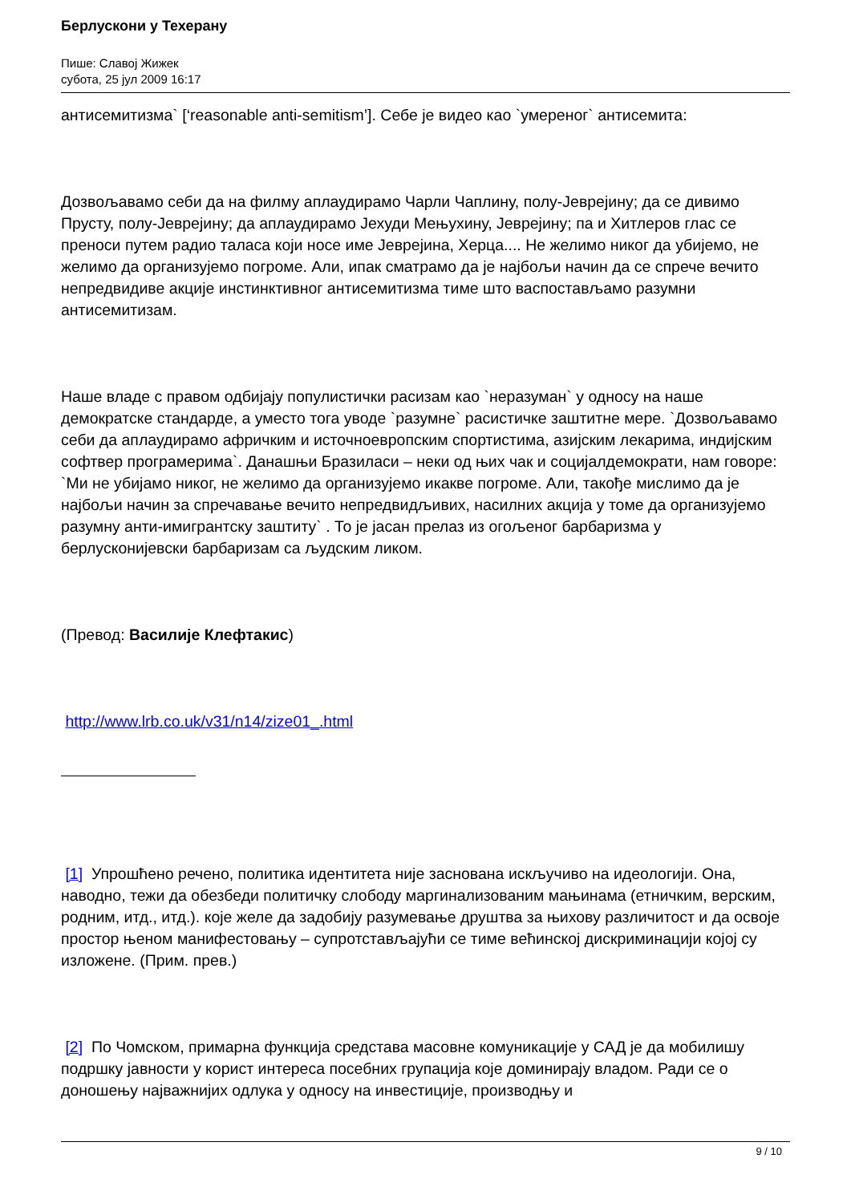Берлускони у Техерану
Пише: Славој Жижек
субота, 25 јул 2009 16:17
антисемитизма` [‘reasonable anti-semitism’]. Себе је видео као `умереног` антисемита:
Дозвољавамо себи да на филму аплаудирамо Чарли Чаплину, полу-Јеврејину; да се дивимо Прусту, полу-Јеврејину; да аплаудирамо Јехуди Мењухину, Јеврејину; па и Хитлеров глас се преноси путем радио таласа који носе име Јеврејина, Херца.... Не желимо никог да убијемо, не желимо да организујемо погроме. Али, ипак сматрамо да је најбољи начин да се спрече вечито непредвидиве акције инстинктивног антисемитизма тиме што васпостављамо разумни антисемитизам.
Наше владе с правом одбијају популистички расизам као `неразуман` у односу на наше демократске стандарде, а уместо тога уводе `разумне` расистичке заштитне мере. `Дозвољавамо себи да аплаудирамо афричким и источноевропским спортистима, азијским лекарима, индијским софтвер програмерима`. Данашњи Бразиласи – неки од њих чак и социјалдемократи, нам говоре: `Ми не убијамо никог, не желимо да организујемо икакве погроме. Али, такође мислимо да је најбољи начин за спречавање вечито непредвидљивих, насилних акција у томе да организујемо разумну анти-имигрантску заштиту` . То је јасан прелаз из огољеног барбаризма у берлусконијевски барбаризам са људским ликом.
(Превод: Василије Клефтакис)
http://www.lrb.co.uk/v31/n14/zize01_.html
[1] Упрошћено речено, политика идентитета није заснована искључиво на идеологији. Она, наводно, тежи да обезбеди политичку слободу маргинализованим мањинама (етничким, верским, родним, итд., итд.). које желе да задобију разумевање друштва за њихову различитост и да освоје простор њеном манифестовању – супротстављајући се тиме већинској дискриминацији којој су изложене. (Прим. прев.)
[2] По Чомском, примарна функција средстава масовне комуникације у САД је да мобилишу подршку јавности у корист интереса посебних група­ција које доминирају владом. Ради се о доношењу најважнијих одлука у односу на инвестиције, производњу и
9 / 10